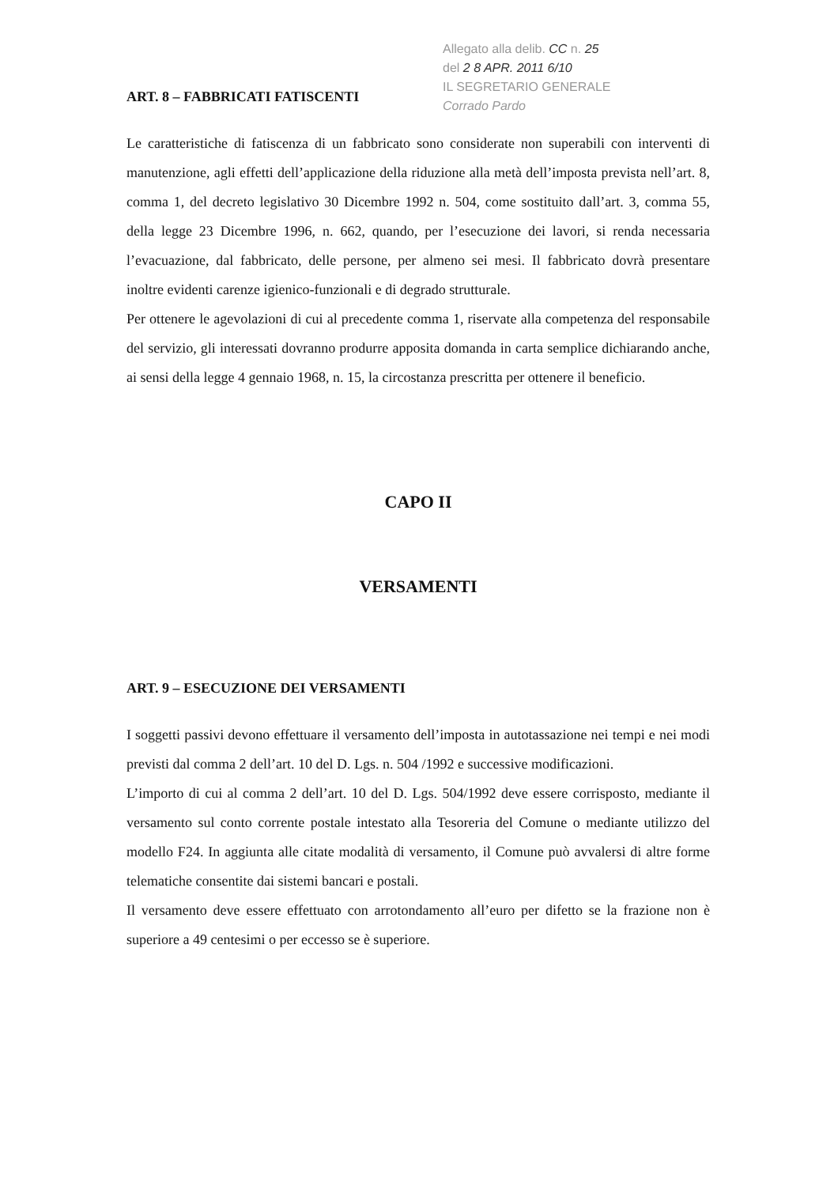Allegato alla delib. CC n. 25
del 2 8 APR. 2011 6/10
IL SEGRETARIO GENERALE
Corrado Pardo
ART. 8 – FABBRICATI FATISCENTI
Le caratteristiche di fatiscenza di un fabbricato sono considerate non superabili con interventi di manutenzione, agli effetti dell’applicazione della riduzione alla metà dell’imposta prevista nell’art. 8, comma 1, del decreto legislativo 30 Dicembre 1992 n. 504, come sostituito dall’art. 3, comma 55, della legge 23 Dicembre 1996, n. 662, quando, per l’esecuzione dei lavori, si renda necessaria l’evacuazione, dal fabbricato, delle persone, per almeno sei mesi. Il fabbricato dovrà presentare inoltre evidenti carenze igienico-funzionali e di degrado strutturale.
Per ottenere le agevolazioni di cui al precedente comma 1, riservate alla competenza del responsabile del servizio, gli interessati dovranno produrre apposita domanda in carta semplice dichiarando anche, ai sensi della legge 4 gennaio 1968, n. 15, la circostanza prescritta per ottenere il beneficio.
CAPO II
VERSAMENTI
ART. 9 – ESECUZIONE DEI VERSAMENTI
I soggetti passivi devono effettuare il versamento dell’imposta in autotassazione nei tempi e nei modi previsti dal comma 2 dell’art. 10 del D. Lgs. n. 504 /1992 e successive modificazioni.
L’importo di cui al comma 2 dell’art. 10 del D. Lgs. 504/1992 deve essere corrisposto, mediante il versamento sul conto corrente postale intestato alla Tesoreria del Comune o mediante utilizzo del modello F24. In aggiunta alle citate modalità di versamento, il Comune può avvalersi di altre forme telematiche consentite dai sistemi bancari e postali.
Il versamento deve essere effettuato con arrotondamento all’euro per difetto se la frazione non è superiore a 49 centesimi o per eccesso se è superiore.